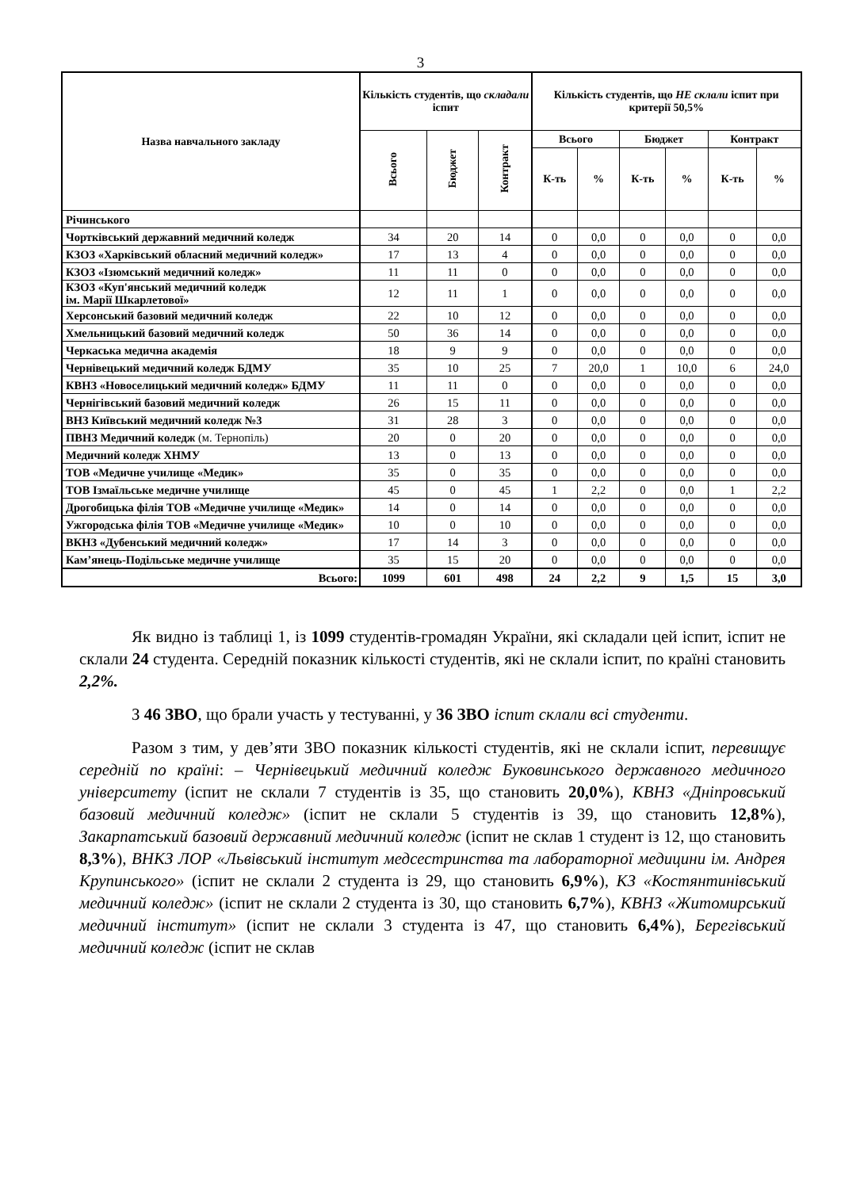3
| Назва навчального закладу | Кількість студентів, що складали іспит | | | Кількість студентів, що НЕ склали іспит при критерії 50,5% | | | | | |
| --- | --- | --- | --- | --- | --- | --- | --- | --- | --- |
| | Всього | Бюджет | Контракт | Всього | | Бюджет | | Контракт | |
| | | | | К-ть | % | К-ть | % | К-ть | % |
| Річинського | | | | | | | | | |
| Чортківський державний медичний коледж | 34 | 20 | 14 | 0 | 0,0 | 0 | 0,0 | 0 | 0,0 |
| КЗОЗ «Харківський обласний медичний коледж» | 17 | 13 | 4 | 0 | 0,0 | 0 | 0,0 | 0 | 0,0 |
| КЗОЗ «Ізюмський медичний коледж» | 11 | 11 | 0 | 0 | 0,0 | 0 | 0,0 | 0 | 0,0 |
| КЗОЗ «Куп'янський медичний коледж ім. Марії Шкарлетової» | 12 | 11 | 1 | 0 | 0,0 | 0 | 0,0 | 0 | 0,0 |
| Херсонський базовий медичний коледж | 22 | 10 | 12 | 0 | 0,0 | 0 | 0,0 | 0 | 0,0 |
| Хмельницький базовий медичний коледж | 50 | 36 | 14 | 0 | 0,0 | 0 | 0,0 | 0 | 0,0 |
| Черкаська медична академія | 18 | 9 | 9 | 0 | 0,0 | 0 | 0,0 | 0 | 0,0 |
| Чернівецький медичний коледж БДМУ | 35 | 10 | 25 | 7 | 20,0 | 1 | 10,0 | 6 | 24,0 |
| КВНЗ «Новоселицький медичний коледж» БДМУ | 11 | 11 | 0 | 0 | 0,0 | 0 | 0,0 | 0 | 0,0 |
| Чернігівський базовий медичний коледж | 26 | 15 | 11 | 0 | 0,0 | 0 | 0,0 | 0 | 0,0 |
| ВНЗ Київський медичний коледж №3 | 31 | 28 | 3 | 0 | 0,0 | 0 | 0,0 | 0 | 0,0 |
| ПВНЗ Медичний коледж (м. Тернопіль) | 20 | 0 | 20 | 0 | 0,0 | 0 | 0,0 | 0 | 0,0 |
| Медичний коледж ХНМУ | 13 | 0 | 13 | 0 | 0,0 | 0 | 0,0 | 0 | 0,0 |
| ТОВ «Медичне училище «Медик» | 35 | 0 | 35 | 0 | 0,0 | 0 | 0,0 | 0 | 0,0 |
| ТОВ Ізмаїльське медичне училище | 45 | 0 | 45 | 1 | 2,2 | 0 | 0,0 | 1 | 2,2 |
| Дрогобицька філія ТОВ «Медичне училище «Медик» | 14 | 0 | 14 | 0 | 0,0 | 0 | 0,0 | 0 | 0,0 |
| Ужгородська філія ТОВ «Медичне училище «Медик» | 10 | 0 | 10 | 0 | 0,0 | 0 | 0,0 | 0 | 0,0 |
| ВКНЗ «Дубенський медичний коледж» | 17 | 14 | 3 | 0 | 0,0 | 0 | 0,0 | 0 | 0,0 |
| Кам’янець-Подільське медичне училище | 35 | 15 | 20 | 0 | 0,0 | 0 | 0,0 | 0 | 0,0 |
| Всього: | 1099 | 601 | 498 | 24 | 2,2 | 9 | 1,5 | 15 | 3,0 |
Як видно із таблиці 1, із 1099 студентів-громадян України, які складали цей іспит, іспит не склали 24 студента. Середній показник кількості студентів, які не склали іспит, по країні становить 2,2%.
З 46 ЗВО, що брали участь у тестуванні, у 36 ЗВО іспит склали всі студенти.
Разом з тим, у дев’яти ЗВО показник кількості студентів, які не склали іспит, перевищує середній по країні: – Чернівецький медичний коледж Буковинського державного медичного університету (іспит не склали 7 студентів із 35, що становить 20,0%), КВНЗ «Дніпровський базовий медичний коледж» (іспит не склали 5 студентів із 39, що становить 12,8%), Закарпатський базовий державний медичний коледж (іспит не склав 1 студент із 12, що становить 8,3%), ВНКЗ ЛОР «Львівський інститут медсестринства та лабораторної медицини ім. Андрея Крупинського» (іспит не склали 2 студента із 29, що становить 6,9%), КЗ «Костянтинівський медичний коледж» (іспит не склали 2 студента із 30, що становить 6,7%), КВНЗ «Житомирський медичний інститут» (іспит не склали 3 студента із 47, що становить 6,4%), Берегівський медичний коледж (іспит не склав